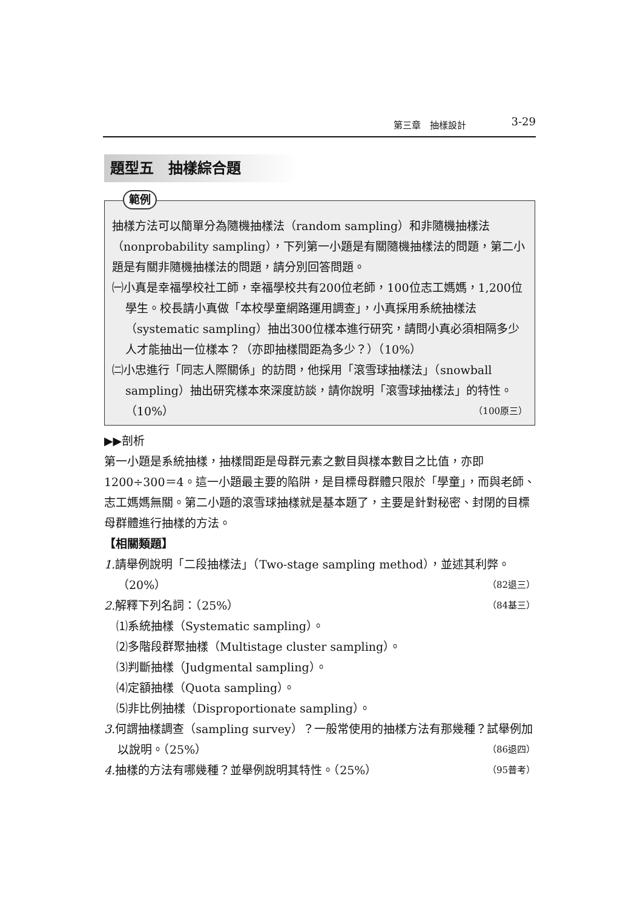第三章　抽樣設計 3-29
題型五　抽樣綜合題
範例
抽樣方法可以簡單分為隨機抽樣法（random sampling）和非隨機抽樣法（nonprobability sampling），下列第一小題是有關隨機抽樣法的問題，第二小題是有關非隨機抽樣法的問題，請分別回答問題。
㈠小真是幸福學校社工師，幸福學校共有200位老師，100位志工媽媽，1,200位學生。校長請小真做「本校學童網路運用調查」，小真採用系統抽樣法（systematic sampling）抽出300位樣本進行研究，請問小真必須相隔多少人才能抽出一位樣本？（亦即抽樣間距為多少？）（10%）
㈡小忠進行「同志人際關係」的訪問，他採用「滾雪球抽樣法」（snowball sampling）抽出研究樣本來深度訪談，請你說明「滾雪球抽樣法」的特性。（10%） （100原三）
▶▶剖析
第一小題是系統抽樣，抽樣間距是母群元素之數目與樣本數目之比值，亦即1200÷300＝4。這一小題最主要的陷阱，是目標母群體只限於「學童」，而與老師、志工媽媽無關。第二小題的滾雪球抽樣就是基本題了，主要是針對秘密、封閉的目標母群體進行抽樣的方法。
【相關類題】
1. 請舉例說明「二段抽樣法」（Two-stage sampling method），並述其利弊。（20%） （82退三）
2. 解釋下列名詞：（25%） （84基三）
⑴系統抽樣（Systematic sampling）。
⑵多階段群聚抽樣（Multistage cluster sampling）。
⑶判斷抽樣（Judgmental sampling）。
⑷定額抽樣（Quota sampling）。
⑸非比例抽樣（Disproportionate sampling）。
3. 何謂抽樣調查（sampling survey）？一般常使用的抽樣方法有那幾種？試舉例加以說明。（25%） （86退四）
4. 抽樣的方法有哪幾種？並舉例說明其特性。（25%） （95普考）